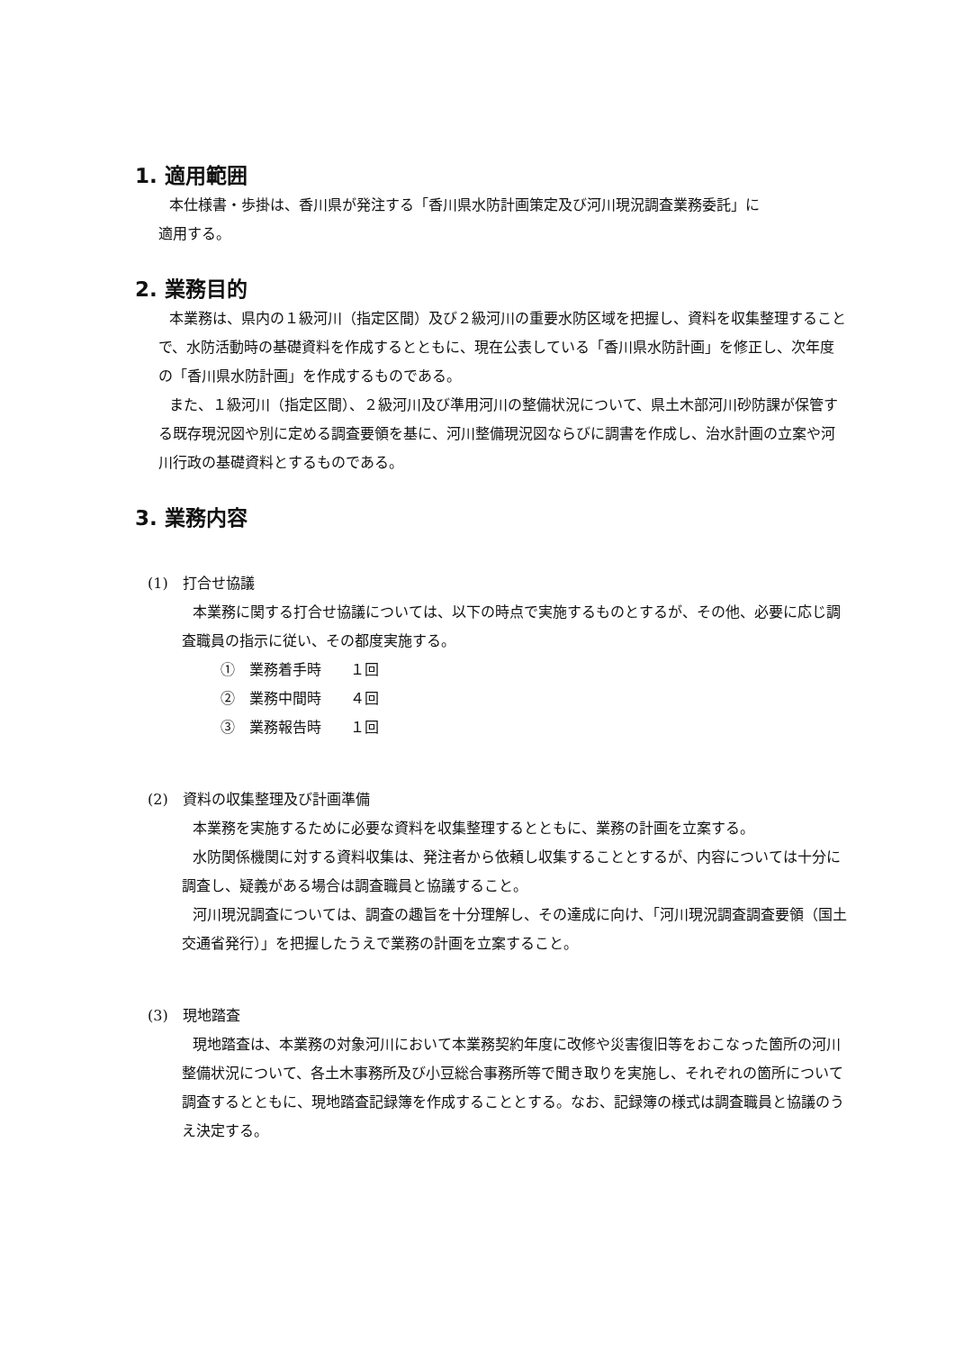1. 適用範囲
本仕様書・歩掛は、香川県が発注する「香川県水防計画策定及び河川現況調査業務委託」に
適用する。
2. 業務目的
本業務は、県内の１級河川（指定区間）及び２級河川の重要水防区域を把握し、資料を収集整理することで、水防活動時の基礎資料を作成するとともに、現在公表している「香川県水防計画」を修正し、次年度の「香川県水防計画」を作成するものである。
また、１級河川（指定区間）、２級河川及び準用河川の整備状況について、県土木部河川砂防課が保管する既存現況図や別に定める調査要領を基に、河川整備現況図ならびに調書を作成し、治水計画の立案や河川行政の基礎資料とするものである。
3. 業務内容
(1)　打合せ協議
本業務に関する打合せ協議については、以下の時点で実施するものとするが、その他、必要に応じ調査職員の指示に従い、その都度実施する。
①　業務着手時　　１回
②　業務中間時　　４回
③　業務報告時　　１回
(2)　資料の収集整理及び計画準備
本業務を実施するために必要な資料を収集整理するとともに、業務の計画を立案する。
水防関係機関に対する資料収集は、発注者から依頼し収集することとするが、内容については十分に調査し、疑義がある場合は調査職員と協議すること。
河川現況調査については、調査の趣旨を十分理解し、その達成に向け、「河川現況調査調査要領（国土交通省発行）」を把握したうえで業務の計画を立案すること。
(3)　現地踏査
現地踏査は、本業務の対象河川において本業務契約年度に改修や災害復旧等をおこなった箇所の河川整備状況について、各土木事務所及び小豆総合事務所等で聞き取りを実施し、それぞれの箇所について調査するとともに、現地踏査記録簿を作成することとする。なお、記録簿の様式は調査職員と協議のうえ決定する。